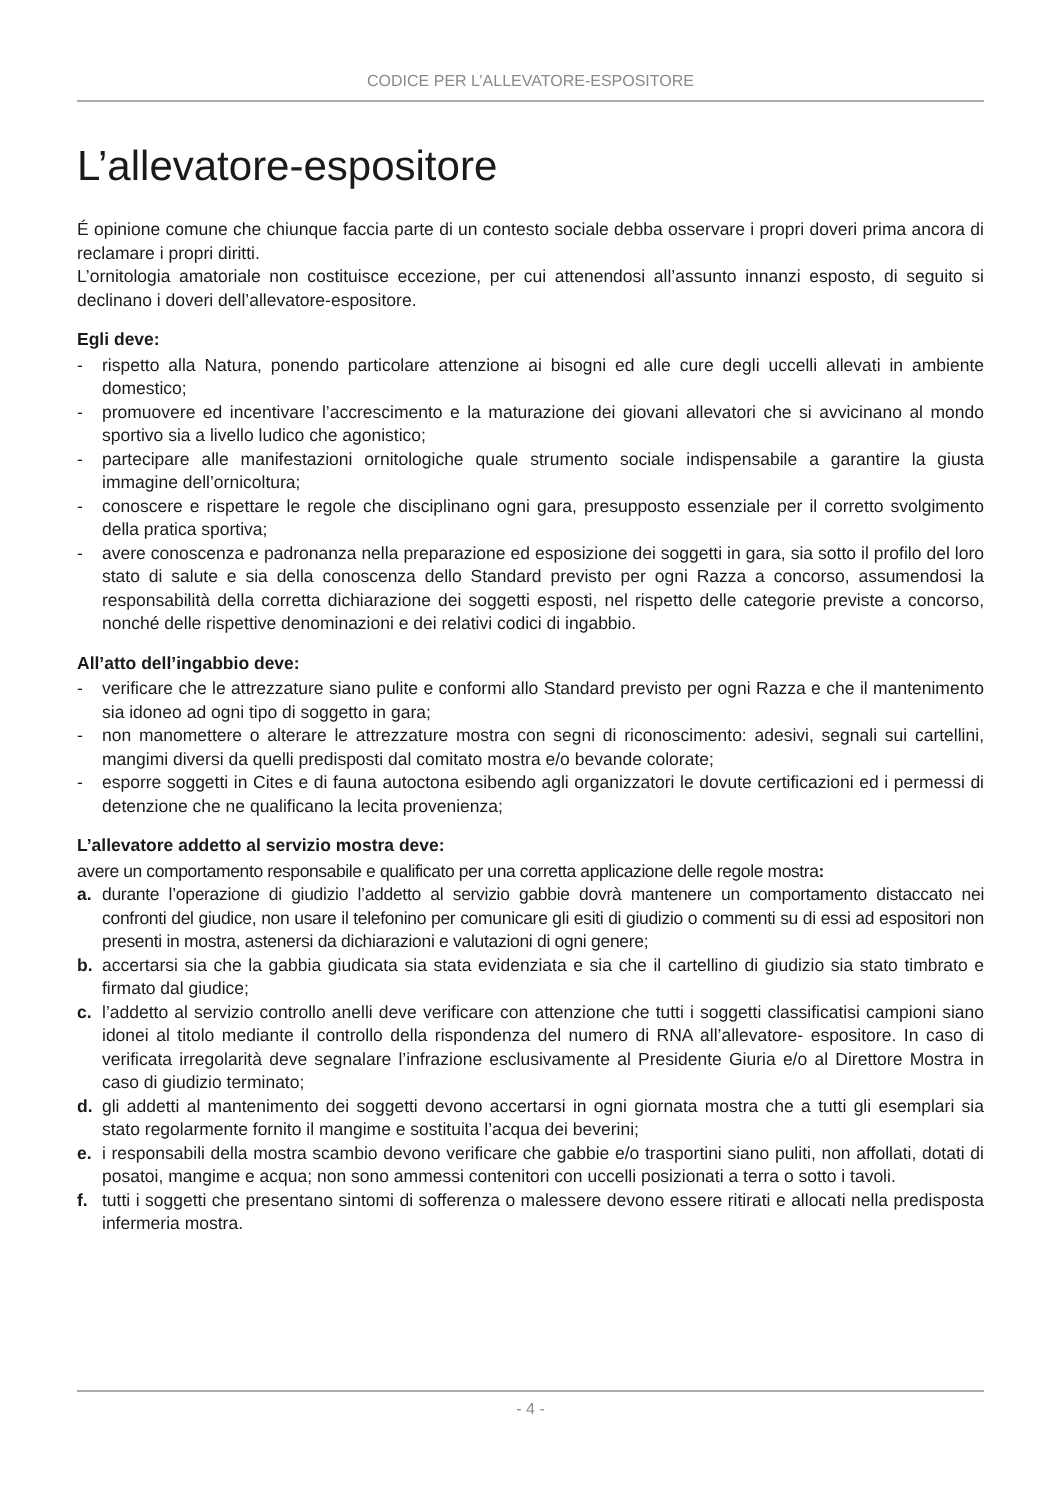CODICE PER L’ALLEVATORE-ESPOSITORE
L’allevatore-espositore
É opinione comune che chiunque faccia parte di un contesto sociale debba osservare i propri doveri prima ancora di reclamare i propri diritti.
L’ornitologia amatoriale non costituisce eccezione, per cui attenendosi all’assunto innanzi esposto, di seguito si declinano i doveri dell’allevatore-espositore.
Egli deve:
- rispetto alla Natura, ponendo particolare attenzione ai bisogni ed alle cure degli uccelli allevati in ambiente domestico;
- promuovere ed incentivare l’accrescimento e la maturazione dei giovani allevatori che si avvicinano al mondo sportivo sia a livello ludico che agonistico;
- partecipare alle manifestazioni ornitologiche quale strumento sociale indispensabile a garantire la giusta immagine dell’ornicoltura;
- conoscere e rispettare le regole che disciplinano ogni gara, presupposto essenziale per il corretto svolgimento della pratica sportiva;
- avere conoscenza e padronanza nella preparazione ed esposizione dei soggetti in gara, sia sotto il profilo del loro stato di salute e sia della conoscenza dello Standard previsto per ogni Razza a concorso, assumendosi la responsabilità della corretta dichiarazione dei soggetti esposti, nel rispetto delle categorie previste a concorso, nonché delle rispettive denominazioni e dei relativi codici di ingabbio.
All’atto dell’ingabbio deve:
- verificare che le attrezzature siano pulite e conformi allo Standard previsto per ogni Razza e che il mantenimento sia idoneo ad ogni tipo di soggetto in gara;
- non manomettere o alterare le attrezzature mostra con segni di riconoscimento: adesivi, segnali sui cartellini, mangimi diversi da quelli predisposti dal comitato mostra e/o bevande colorate;
- esporre soggetti in Cites e di fauna autoctona esibendo agli organizzatori le dovute certificazioni ed i permessi di detenzione che ne qualificano la lecita provenienza;
L’allevatore addetto al servizio mostra deve:
avere un comportamento responsabile e qualificato per una corretta applicazione delle regole mostra:
a. durante l’operazione di giudizio l’addetto al servizio gabbie dovrà mantenere un comportamento distaccato nei confronti del giudice, non usare il telefonino per comunicare gli esiti di giudizio o commenti su di essi ad espositori non presenti in mostra, astenersi da dichiarazioni e valutazioni di ogni genere;
b. accertarsi sia che la gabbia giudicata sia stata evidenziata e sia che il cartellino di giudizio sia stato timbrato e firmato dal giudice;
c. l’addetto al servizio controllo anelli deve verificare con attenzione che tutti i soggetti classificatisi campioni siano idonei al titolo mediante il controllo della rispondenza del numero di RNA all’allevatore- espositore. In caso di verificata irregolarità deve segnalare l’infrazione esclusivamente al Presidente Giuria e/o al Direttore Mostra in caso di giudizio terminato;
d. gli addetti al mantenimento dei soggetti devono accertarsi in ogni giornata mostra che a tutti gli esemplari sia stato regolarmente fornito il mangime e sostituita l’acqua dei beverini;
e. i responsabili della mostra scambio devono verificare che gabbie e/o trasportini siano puliti, non affollati, dotati di posatoi, mangime e acqua; non sono ammessi contenitori con uccelli posizionati a terra o sotto i tavoli.
f. tutti i soggetti che presentano sintomi di sofferenza o malessere devono essere ritirati e allocati nella predisposta infermeria mostra.
- 4 -